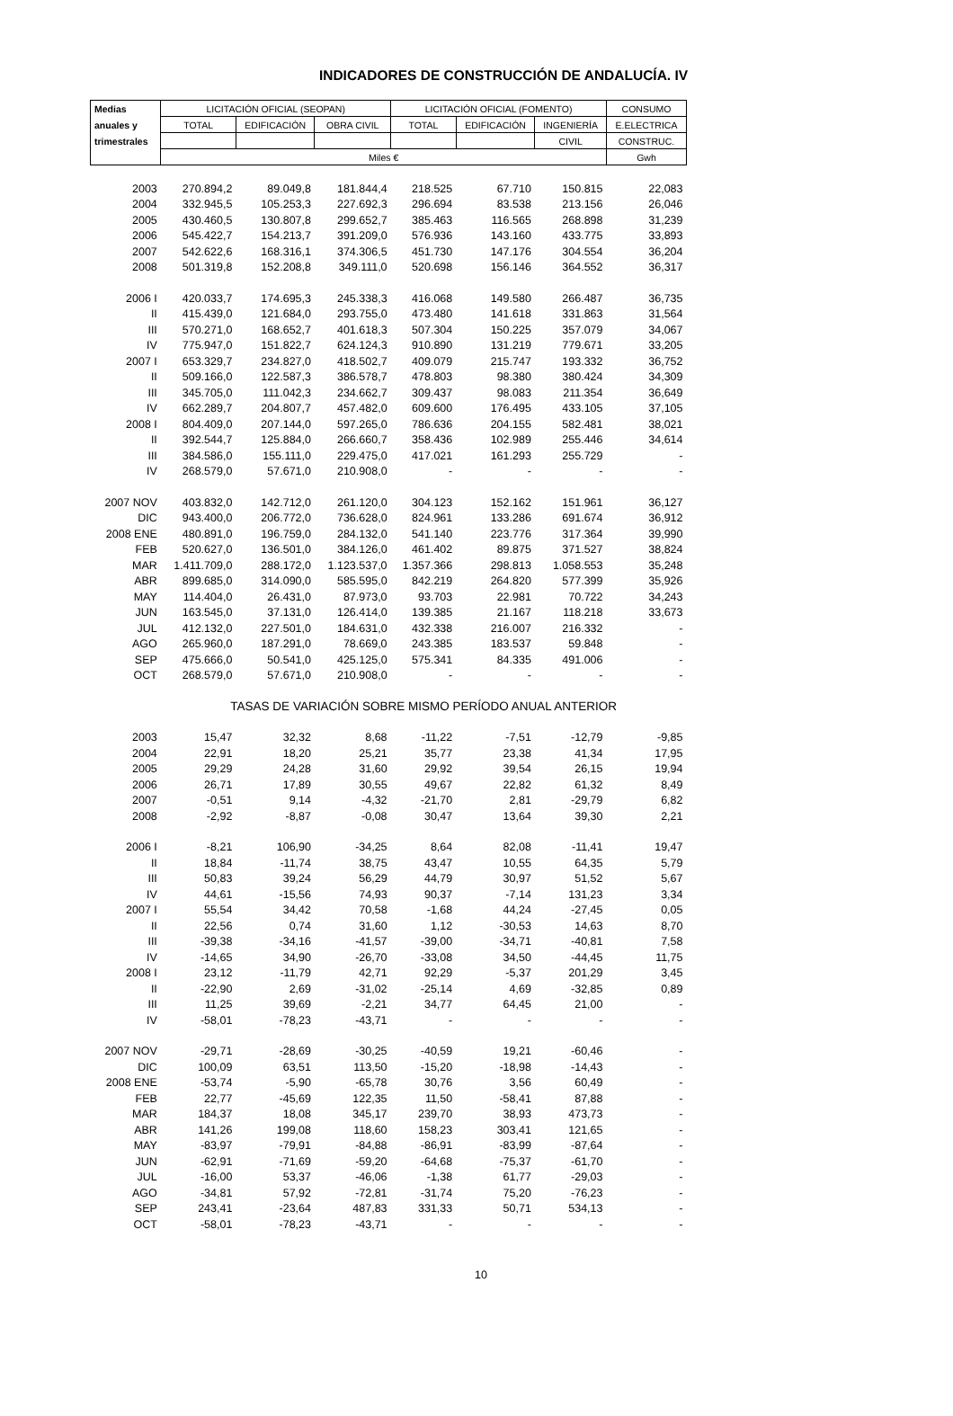INDICADORES DE CONSTRUCCIÓN DE ANDALUCÍA. IV
| Medias | LICITACIÓN OFICIAL (SEOPAN) | | | LICITACIÓN OFICIAL (FOMENTO) | | | CONSUMO |
| --- | --- | --- | --- | --- | --- | --- | --- |
| anuales y | TOTAL | EDIFICACIÓN | OBRA CIVIL | TOTAL | EDIFICACIÓN | INGENIERÍA | E.ELECTRICA |
| trimestrales | | | | | | CIVIL | CONSTRUC. |
| | Miles € | | | | | | Gwh |
| 2003 | 270.894,2 | 89.049,8 | 181.844,4 | 218.525 | 67.710 | 150.815 | 22,083 |
| 2004 | 332.945,5 | 105.253,3 | 227.692,3 | 296.694 | 83.538 | 213.156 | 26,046 |
| 2005 | 430.460,5 | 130.807,8 | 299.652,7 | 385.463 | 116.565 | 268.898 | 31,239 |
| 2006 | 545.422,7 | 154.213,7 | 391.209,0 | 576.936 | 143.160 | 433.775 | 33,893 |
| 2007 | 542.622,6 | 168.316,1 | 374.306,5 | 451.730 | 147.176 | 304.554 | 36,204 |
| 2008 | 501.319,8 | 152.208,8 | 349.111,0 | 520.698 | 156.146 | 364.552 | 36,317 |
| 2006 I | 420.033,7 | 174.695,3 | 245.338,3 | 416.068 | 149.580 | 266.487 | 36,735 |
| II | 415.439,0 | 121.684,0 | 293.755,0 | 473.480 | 141.618 | 331.863 | 31,564 |
| III | 570.271,0 | 168.652,7 | 401.618,3 | 507.304 | 150.225 | 357.079 | 34,067 |
| IV | 775.947,0 | 151.822,7 | 624.124,3 | 910.890 | 131.219 | 779.671 | 33,205 |
| 2007 I | 653.329,7 | 234.827,0 | 418.502,7 | 409.079 | 215.747 | 193.332 | 36,752 |
| II | 509.166,0 | 122.587,3 | 386.578,7 | 478.803 | 98.380 | 380.424 | 34,309 |
| III | 345.705,0 | 111.042,3 | 234.662,7 | 309.437 | 98.083 | 211.354 | 36,649 |
| IV | 662.289,7 | 204.807,7 | 457.482,0 | 609.600 | 176.495 | 433.105 | 37,105 |
| 2008 I | 804.409,0 | 207.144,0 | 597.265,0 | 786.636 | 204.155 | 582.481 | 38,021 |
| II | 392.544,7 | 125.884,0 | 266.660,7 | 358.436 | 102.989 | 255.446 | 34,614 |
| III | 384.586,0 | 155.111,0 | 229.475,0 | 417.021 | 161.293 | 255.729 | - |
| IV | 268.579,0 | 57.671,0 | 210.908,0 | - | - | - | - |
| 2007 NOV | 403.832,0 | 142.712,0 | 261.120,0 | 304.123 | 152.162 | 151.961 | 36,127 |
| DIC | 943.400,0 | 206.772,0 | 736.628,0 | 824.961 | 133.286 | 691.674 | 36,912 |
| 2008 ENE | 480.891,0 | 196.759,0 | 284.132,0 | 541.140 | 223.776 | 317.364 | 39,990 |
| FEB | 520.627,0 | 136.501,0 | 384.126,0 | 461.402 | 89.875 | 371.527 | 38,824 |
| MAR | 1.411.709,0 | 288.172,0 | 1.123.537,0 | 1.357.366 | 298.813 | 1.058.553 | 35,248 |
| ABR | 899.685,0 | 314.090,0 | 585.595,0 | 842.219 | 264.820 | 577.399 | 35,926 |
| MAY | 114.404,0 | 26.431,0 | 87.973,0 | 93.703 | 22.981 | 70.722 | 34,243 |
| JUN | 163.545,0 | 37.131,0 | 126.414,0 | 139.385 | 21.167 | 118.218 | 33,673 |
| JUL | 412.132,0 | 227.501,0 | 184.631,0 | 432.338 | 216.007 | 216.332 | - |
| AGO | 265.960,0 | 187.291,0 | 78.669,0 | 243.385 | 183.537 | 59.848 | - |
| SEP | 475.666,0 | 50.541,0 | 425.125,0 | 575.341 | 84.335 | 491.006 | - |
| OCT | 268.579,0 | 57.671,0 | 210.908,0 | - | - | - | - |
| | TASAS DE VARIACIÓN SOBRE MISMO PERÍODO ANUAL ANTERIOR | | | | | | |
| 2003 | 15,47 | 32,32 | 8,68 | -11,22 | -7,51 | -12,79 | -9,85 |
| 2004 | 22,91 | 18,20 | 25,21 | 35,77 | 23,38 | 41,34 | 17,95 |
| 2005 | 29,29 | 24,28 | 31,60 | 29,92 | 39,54 | 26,15 | 19,94 |
| 2006 | 26,71 | 17,89 | 30,55 | 49,67 | 22,82 | 61,32 | 8,49 |
| 2007 | -0,51 | 9,14 | -4,32 | -21,70 | 2,81 | -29,79 | 6,82 |
| 2008 | -2,92 | -8,87 | -0,08 | 30,47 | 13,64 | 39,30 | 2,21 |
| 2006 I | -8,21 | 106,90 | -34,25 | 8,64 | 82,08 | -11,41 | 19,47 |
| II | 18,84 | -11,74 | 38,75 | 43,47 | 10,55 | 64,35 | 5,79 |
| III | 50,83 | 39,24 | 56,29 | 44,79 | 30,97 | 51,52 | 5,67 |
| IV | 44,61 | -15,56 | 74,93 | 90,37 | -7,14 | 131,23 | 3,34 |
| 2007 I | 55,54 | 34,42 | 70,58 | -1,68 | 44,24 | -27,45 | 0,05 |
| II | 22,56 | 0,74 | 31,60 | 1,12 | -30,53 | 14,63 | 8,70 |
| III | -39,38 | -34,16 | -41,57 | -39,00 | -34,71 | -40,81 | 7,58 |
| IV | -14,65 | 34,90 | -26,70 | -33,08 | 34,50 | -44,45 | 11,75 |
| 2008 I | 23,12 | -11,79 | 42,71 | 92,29 | -5,37 | 201,29 | 3,45 |
| II | -22,90 | 2,69 | -31,02 | -25,14 | 4,69 | -32,85 | 0,89 |
| III | 11,25 | 39,69 | -2,21 | 34,77 | 64,45 | 21,00 | - |
| IV | -58,01 | -78,23 | -43,71 | - | - | - | - |
| 2007 NOV | -29,71 | -28,69 | -30,25 | -40,59 | 19,21 | -60,46 | - |
| DIC | 100,09 | 63,51 | 113,50 | -15,20 | -18,98 | -14,43 | - |
| 2008 ENE | -53,74 | -5,90 | -65,78 | 30,76 | 3,56 | 60,49 | - |
| FEB | 22,77 | -45,69 | 122,35 | 11,50 | -58,41 | 87,88 | - |
| MAR | 184,37 | 18,08 | 345,17 | 239,70 | 38,93 | 473,73 | - |
| ABR | 141,26 | 199,08 | 118,60 | 158,23 | 303,41 | 121,65 | - |
| MAY | -83,97 | -79,91 | -84,88 | -86,91 | -83,99 | -87,64 | - |
| JUN | -62,91 | -71,69 | -59,20 | -64,68 | -75,37 | -61,70 | - |
| JUL | -16,00 | 53,37 | -46,06 | -1,38 | 61,77 | -29,03 | - |
| AGO | -34,81 | 57,92 | -72,81 | -31,74 | 75,20 | -76,23 | - |
| SEP | 243,41 | -23,64 | 487,83 | 331,33 | 50,71 | 534,13 | - |
| OCT | -58,01 | -78,23 | -43,71 | - | - | - | - |
10